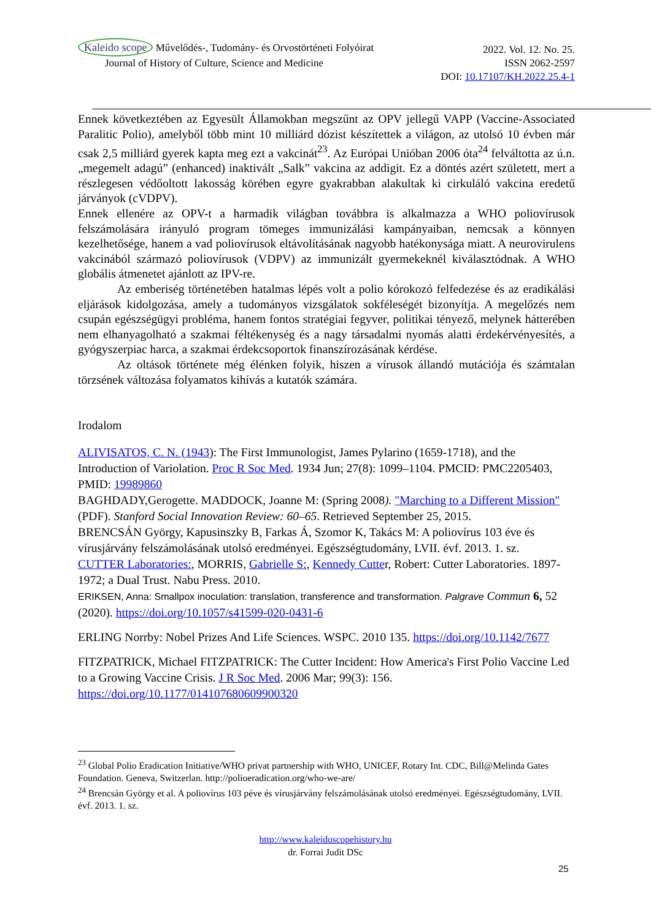Kaleido scope Művelődés-, Tudomány- és Orvostörténeti Folyóirat 2022. Vol. 12. No. 25.
Journal of History of Culture, Science and Medicine ISSN 2062-2597
DOI: 10.17107/KH.2022.25.4-1
Ennek következtében az Egyesült Államokban megszűnt az OPV jellegű VAPP (Vaccine-Associated Paralitic Polio), amelyből több mint 10 milliárd dózist készítettek a világon, az utolsó 10 évben már csak 2,5 milliárd gyerek kapta meg ezt a vakcinát<sup>23</sup>. Az Európai Unióban 2006 óta<sup>24</sup> felváltotta az ú.n. „megemelt adagú” (enhanced) inaktivált „Salk” vakcina az addigit. Ez a döntés azért született, mert a részlegesen védőoltott lakosság körében egyre gyakrabban alakultak ki cirkuláló vakcina eredetű járványok (cVDPV).
Ennek ellenére az OPV-t a harmadik világban továbbra is alkalmazza a WHO poliovírusok felszámolására irányuló program tömeges immunizálási kampányaiban, nemcsak a könnyen kezelhetősége, hanem a vad poliovírusok eltávolításának nagyobb hatékonysága miatt. A neurovirulens vakcinából származó poliovírusok (VDPV) az immunizált gyermekeknél kiválasztódnak. A WHO globális átmenetet ajánlott az IPV-re.
Az emberiség történetében hatalmas lépés volt a polio kórokozó felfedezése és az eradikálási eljárások kidolgozása, amely a tudományos vizsgálatok sokféleségét bizonyítja. A megelőzés nem csupán egészségügyi probléma, hanem fontos stratégiai fegyver, politikai tényező, melynek hátterében nem elhanyagolható a szakmai féltékenység és a nagy társadalmi nyomás alatti érdekérvényesítés, a gyógyszerpiac harca, a szakmai érdekcsoportok finanszírozásának kérdése.
Az oltások története még élénken folyik, hiszen a vírusok állandó mutációja és számtalan törzsének változása folyamatos kihívás a kutatók számára.
Irodalom
ALIVISATOS, C. N. (1943): The First Immunologist, James Pylarino (1659-1718), and the Introduction of Variolation. Proc R Soc Med. 1934 Jun; 27(8): 1099–1104. PMCID: PMC2205403, PMID: 19989860
BAGHDADY,Gerogette. MADDOCK, Joanne M: (Spring 2008). "Marching to a Different Mission" (PDF). Stanford Social Innovation Review: 60–65. Retrieved September 25, 2015.
BRENCSÁN György, Kapusinszky B, Farkas Á, Szomor K, Takács M: A poliovírus 103 éve és vírusjárvány felszámolásának utolsó eredményei. Egészségtudomány, LVII. évf. 2013. 1. sz.
CUTTER Laboratories:, MORRIS, Gabrielle S:, Kennedy Cutter, Robert: Cutter Laboratories. 1897-1972; a Dual Trust. Nabu Press. 2010.
ERIKSEN, Anna: Smallpox inoculation: translation, transference and transformation. Palgrave Commun 6, 52 (2020). https://doi.org/10.1057/s41599-020-0431-6
ERLING Norrby: Nobel Prizes And Life Sciences. WSPC. 2010 135. https://doi.org/10.1142/7677
FITZPATRICK, Michael FITZPATRICK: The Cutter Incident: How America's First Polio Vaccine Led to a Growing Vaccine Crisis. J R Soc Med. 2006 Mar; 99(3): 156. https://doi.org/10.1177/014107680609900320
<sup>23</sup> Global Polio Eradication Initiative/WHO privat partnership with WHO, UNICEF, Rotary Int. CDC, Bill@Melinda Gates Foundation. Geneva, Switzerlan. http://polioeradication.org/who-we-are/
<sup>24</sup> Brencsán György et al. A poliovírus 103 péve és vírusjárvány felszámolásának utolsó eredményei. Egészségtudomány, LVII. évf. 2013. 1. sz.
http://www.kaleidoscopehistory.hu
dr. Forrai Judit DSc
25